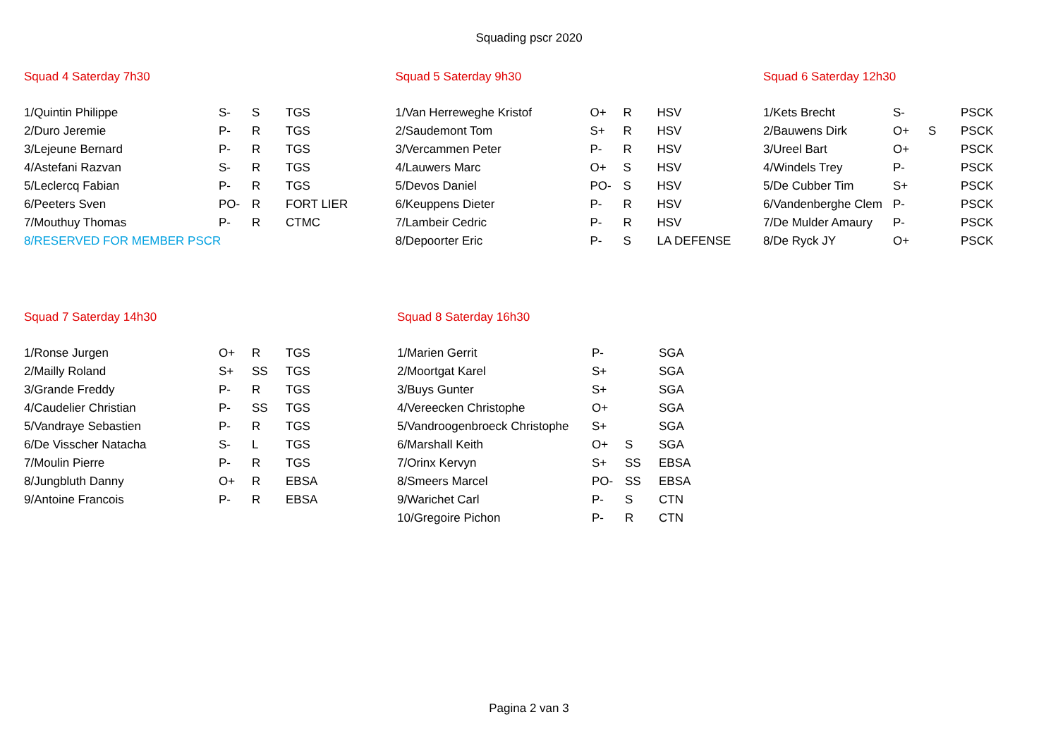Squading pscr 2020
Squad 4 Saterday 7h30
| 1/Quintin Philippe | S- | S | TGS |
| 2/Duro Jeremie | P- | R | TGS |
| 3/Lejeune Bernard | P- | R | TGS |
| 4/Astefani Razvan | S- | R | TGS |
| 5/Leclercq Fabian | P- | R | TGS |
| 6/Peeters Sven | PO- | R | FORT LIER |
| 7/Mouthuy Thomas | P- | R | CTMC |
| 8/RESERVED FOR MEMBER PSCR | | | |
Squad 5 Saterday 9h30
| 1/Van Herreweghe Kristof | O+ | R | HSV |
| 2/Saudemont Tom | S+ | R | HSV |
| 3/Vercammen Peter | P- | R | HSV |
| 4/Lauwers Marc | O+ | S | HSV |
| 5/Devos Daniel | PO- | S | HSV |
| 6/Keuppens Dieter | P- | R | HSV |
| 7/Lambeir Cedric | P- | R | HSV |
| 8/Depoorter Eric | P- | S | LA DEFENSE |
Squad 6 Saterday 12h30
| 1/Kets Brecht | S- | | PSCK |
| 2/Bauwens Dirk | O+ | S | PSCK |
| 3/Ureel Bart | O+ | | PSCK |
| 4/Windels Trey | P- | | PSCK |
| 5/De Cubber Tim | S+ | | PSCK |
| 6/Vandenberghe Clem | P- | | PSCK |
| 7/De Mulder Amaury | P- | | PSCK |
| 8/De Ryck JY | O+ | | PSCK |
Squad 7 Saterday 14h30
| 1/Ronse Jurgen | O+ | R | TGS |
| 2/Mailly Roland | S+ | SS | TGS |
| 3/Grande Freddy | P- | R | TGS |
| 4/Caudelier Christian | P- | SS | TGS |
| 5/Vandraye Sebastien | P- | R | TGS |
| 6/De Visscher Natacha | S- | L | TGS |
| 7/Moulin Pierre | P- | R | TGS |
| 8/Jungbluth Danny | O+ | R | EBSA |
| 9/Antoine Francois | P- | R | EBSA |
Squad 8 Saterday 16h30
| 1/Marien Gerrit | P- | | SGA |
| 2/Moortgat Karel | S+ | | SGA |
| 3/Buys Gunter | S+ | | SGA |
| 4/Vereecken Christophe | O+ | | SGA |
| 5/Vandroogenbroeck Christophe | S+ | | SGA |
| 6/Marshall Keith | O+ | S | SGA |
| 7/Orinx Kervyn | S+ | SS | EBSA |
| 8/Smeers Marcel | PO- | SS | EBSA |
| 9/Warichet Carl | P- | S | CTN |
| 10/Gregoire Pichon | P- | R | CTN |
Pagina 2 van 3